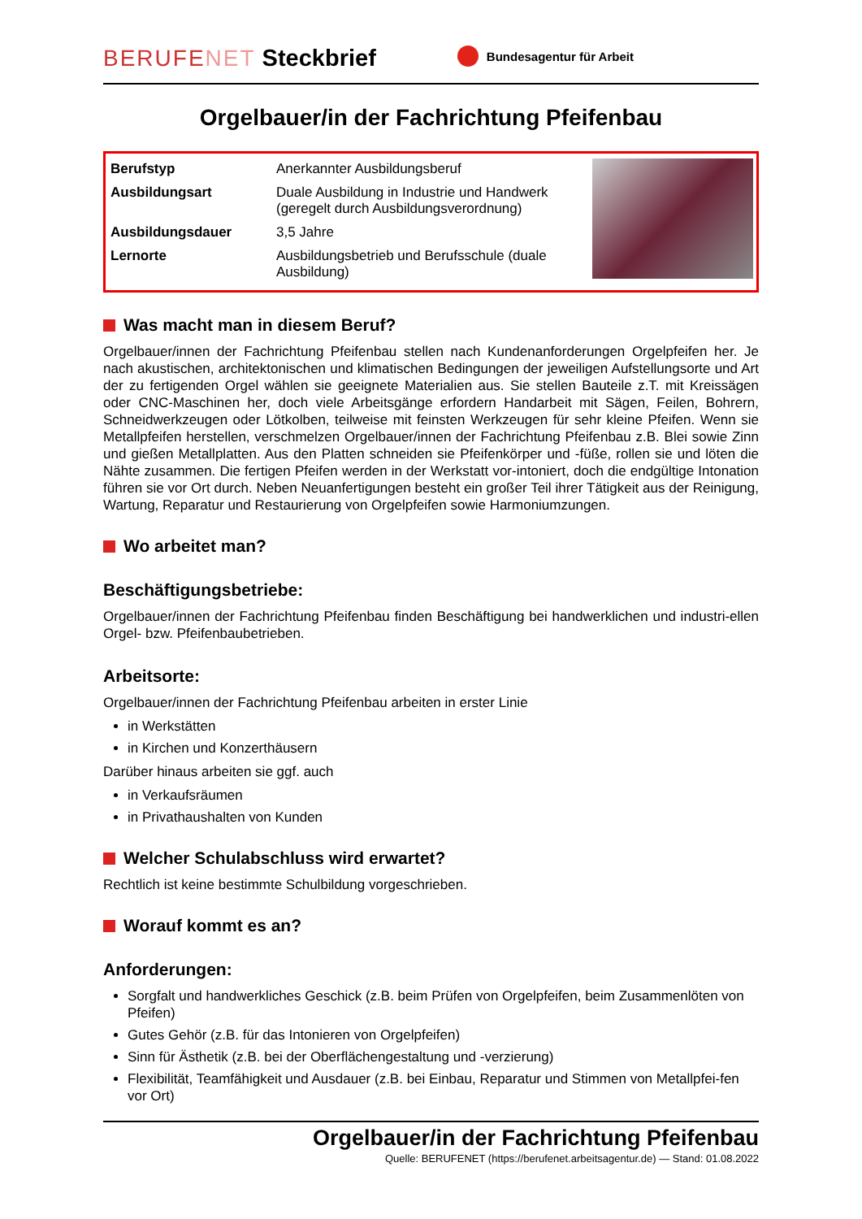BERUFENET
Steckbrief
Bundesagentur für Arbeit
Orgelbauer/in der Fachrichtung Pfeifenbau
| Berufstyp | Anerkannter Ausbildungsberuf |
| Ausbildungsart | Duale Ausbildung in Industrie und Handwerk (geregelt durch Ausbildungsverordnung) |
| Ausbildungsdauer | 3,5 Jahre |
| Lernorte | Ausbildungsbetrieb und Berufsschule (duale Ausbildung) |
Was macht man in diesem Beruf?
Orgelbauer/innen der Fachrichtung Pfeifenbau stellen nach Kundenanforderungen Orgelpfeifen her. Je nach akustischen, architektonischen und klimatischen Bedingungen der jeweiligen Aufstellungsorte und Art der zu fertigenden Orgel wählen sie geeignete Materialien aus. Sie stellen Bauteile z.T. mit Kreissägen oder CNC-Maschinen her, doch viele Arbeitsgänge erfordern Handarbeit mit Sägen, Feilen, Bohrern, Schneidwerkzeugen oder Lötkolben, teilweise mit feinsten Werkzeugen für sehr kleine Pfeifen. Wenn sie Metallpfeifen herstellen, verschmelzen Orgelbauer/innen der Fachrichtung Pfeifenbau z.B. Blei sowie Zinn und gießen Metallplatten. Aus den Platten schneiden sie Pfeifenkörper und -füße, rollen sie und löten die Nähte zusammen. Die fertigen Pfeifen werden in der Werkstatt vor-intoniert, doch die endgültige Intonation führen sie vor Ort durch. Neben Neuanfertigungen besteht ein großer Teil ihrer Tätigkeit aus der Reinigung, Wartung, Reparatur und Restaurierung von Orgelpfeifen sowie Harmoniumzungen.
Wo arbeitet man?
Beschäftigungsbetriebe:
Orgelbauer/innen der Fachrichtung Pfeifenbau finden Beschäftigung bei handwerklichen und industri-ellen Orgel- bzw. Pfeifenbaubetrieben.
Arbeitsorte:
Orgelbauer/innen der Fachrichtung Pfeifenbau arbeiten in erster Linie
in Werkstätten
in Kirchen und Konzerthäusern
Darüber hinaus arbeiten sie ggf. auch
in Verkaufsräumen
in Privathaushalten von Kunden
Welcher Schulabschluss wird erwartet?
Rechtlich ist keine bestimmte Schulbildung vorgeschrieben.
Worauf kommt es an?
Anforderungen:
Sorgfalt und handwerkliches Geschick (z.B. beim Prüfen von Orgelpfeifen, beim Zusammenlöten von Pfeifen)
Gutes Gehör (z.B. für das Intonieren von Orgelpfeifen)
Sinn für Ästhetik (z.B. bei der Oberflächengestaltung und -verzierung)
Flexibilität, Teamfähigkeit und Ausdauer (z.B. bei Einbau, Reparatur und Stimmen von Metallpfei-fen vor Ort)
Orgelbauer/in der Fachrichtung Pfeifenbau
Quelle: BERUFENET (https://berufenet.arbeitsagentur.de) — Stand: 01.08.2022